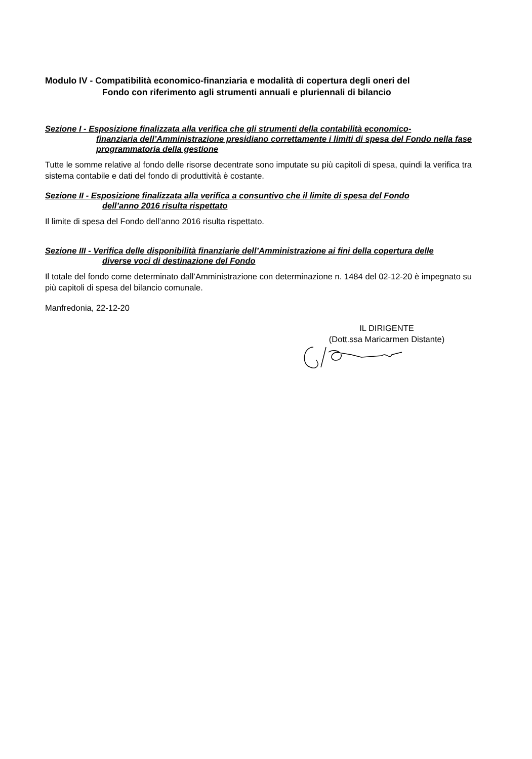Modulo IV - Compatibilità economico-finanziaria e modalità di copertura degli oneri del
Fondo con riferimento agli strumenti annuali e pluriennali di bilancio
Sezione I - Esposizione finalizzata alla verifica che gli strumenti della contabilità economico-
finanziaria dell’Amministrazione presidiano correttamente i limiti di spesa del Fondo nella fase programmatoria della gestione
Tutte le somme relative al fondo delle risorse decentrate sono imputate su più capitoli di spesa, quindi la verifica tra sistema contabile e dati del fondo di produttività è costante.
Sezione II - Esposizione finalizzata alla verifica a consuntivo che il limite di spesa del Fondo
dell’anno 2016 risulta rispettato
Il limite di spesa del Fondo dell’anno 2016 risulta rispettato.
Sezione III - Verifica delle disponibilità finanziarie dell’Amministrazione ai fini della copertura delle
diverse voci di destinazione del Fondo
Il totale del fondo come determinato dall’Amministrazione con determinazione n. 1484 del 02-12-20 è impegnato su più capitoli di spesa del bilancio comunale.
Manfredonia, 22-12-20
IL DIRIGENTE
(Dott.ssa Maricarmen Distante)